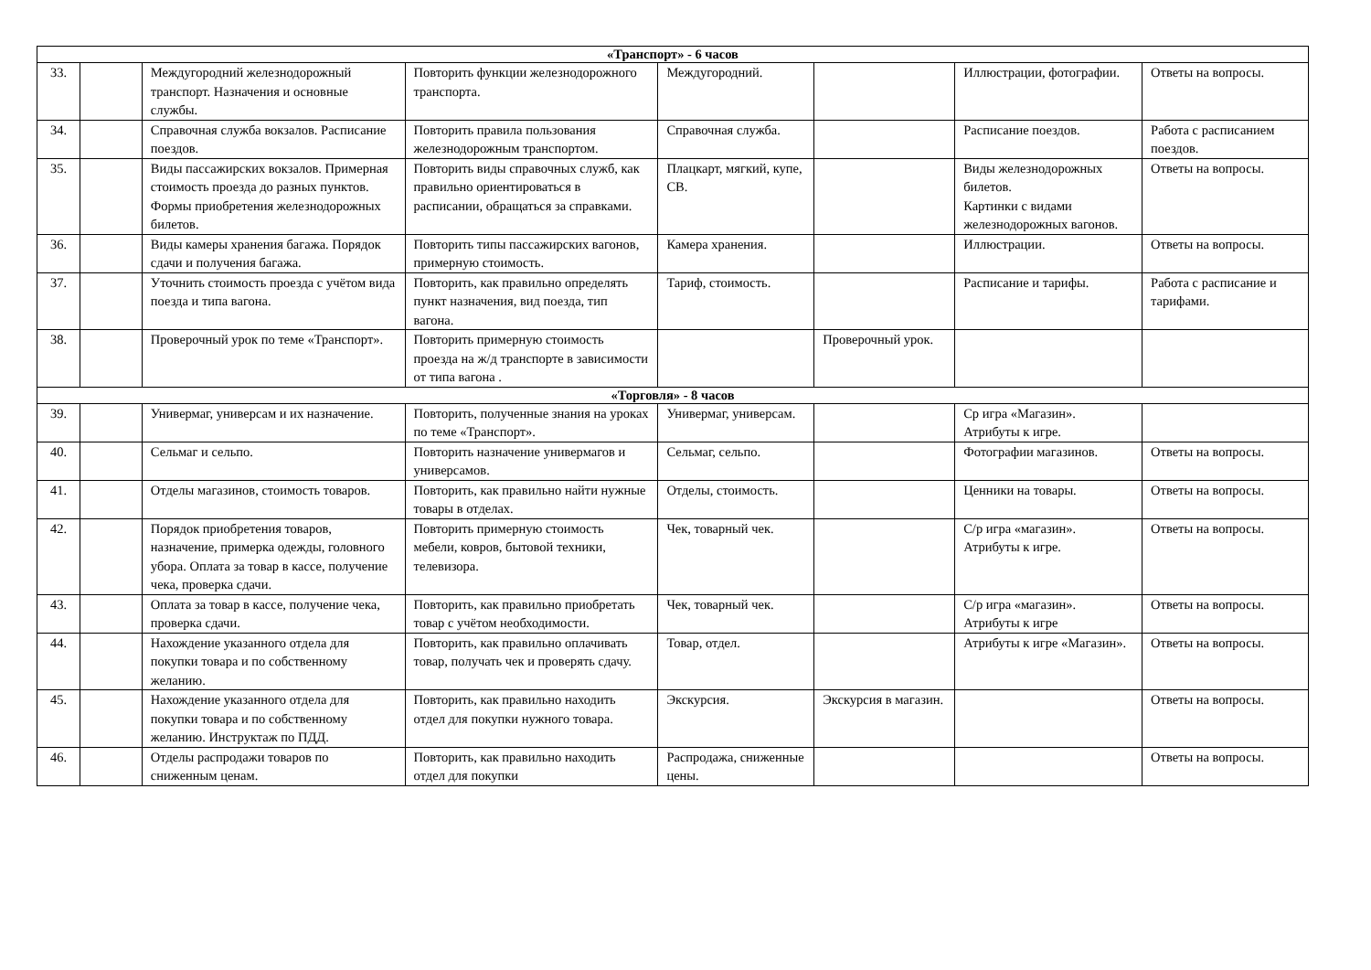| «Транспорт» - 6 часов | | | | | | | |
| 33. | | Междугородний железнодорожный транспорт. Назначения и основные службы. | Повторить функции железнодорожного транспорта. | Междугородний. | | Иллюстрации, фотографии. | Ответы на вопросы. |
| 34. | | Справочная служба вокзалов. Расписание поездов. | Повторить правила пользования железнодорожным транспортом. | Справочная служба. | | Расписание поездов. | Работа с расписанием поездов. |
| 35. | | Виды пассажирских вокзалов. Примерная стоимость проезда до разных пунктов. Формы приобретения железнодорожных билетов. | Повторить виды справочных служб, как правильно ориентироваться в расписании, обращаться за справками. | Плацкарт, мягкий, купе, СВ. | | Виды железнодорожных билетов. Картинки с видами железнодорожных вагонов. | Ответы на вопросы. |
| 36. | | Виды камеры хранения багажа. Порядок сдачи и получения багажа. | Повторить типы пассажирских вагонов, примерную стоимость. | Камера хранения. | | Иллюстрации. | Ответы на вопросы. |
| 37. | | Уточнить стоимость проезда с учётом вида поезда и типа вагона. | Повторить, как правильно определять пункт назначения, вид поезда, тип вагона. | Тариф, стоимость. | | Расписание и тарифы. | Работа с расписание и тарифами. |
| 38. | | Проверочный урок по теме «Транспорт». | Повторить примерную стоимость проезда на ж/д транспорте в зависимости от типа вагона . | | Проверочный урок. | | |
| «Торговля» - 8 часов | | | | | | | |
| 39. | | Универмаг, универсам и их назначение. | Повторить, полученные знания на уроках по теме «Транспорт». | Универмаг, универсам. | | Ср игра «Магазин». Атрибуты к игре. | |
| 40. | | Сельмаг и сельпо. | Повторить назначение универмагов и универсамов. | Сельмаг, сельпо. | | Фотографии магазинов. | Ответы на вопросы. |
| 41. | | Отделы магазинов, стоимость товаров. | Повторить, как правильно найти нужные товары в отделах. | Отделы, стоимость. | | Ценники на товары. | Ответы на вопросы. |
| 42. | | Порядок приобретения товаров, назначение, примерка одежды, головного убора. Оплата за товар в кассе, получение чека, проверка сдачи. | Повторить примерную стоимость мебели, ковров, бытовой техники, телевизора. | Чек, товарный чек. | | С/р игра «магазин». Атрибуты к игре. | Ответы на вопросы. |
| 43. | | Оплата за товар в кассе, получение чека, проверка сдачи. | Повторить, как правильно приобретать товар с учётом необходимости. | Чек, товарный чек. | | С/р игра «магазин». Атрибуты к игре | Ответы на вопросы. |
| 44. | | Нахождение указанного отдела для покупки товара и по собственному желанию. | Повторить, как правильно оплачивать товар, получать чек и проверять сдачу. | Товар, отдел. | | Атрибуты к игре «Магазин». | Ответы на вопросы. |
| 45. | | Нахождение указанного отдела для покупки товара и по собственному желанию. Инструктаж по ПДД. | Повторить, как правильно находить отдел для покупки нужного товара. | Экскурсия. | Экскурсия в магазин. | | Ответы на вопросы. |
| 46. | | Отделы распродажи товаров по сниженным ценам. | Повторить, как правильно находить отдел для покупки | Распродажа, сниженные цены. | | | Ответы на вопросы. |